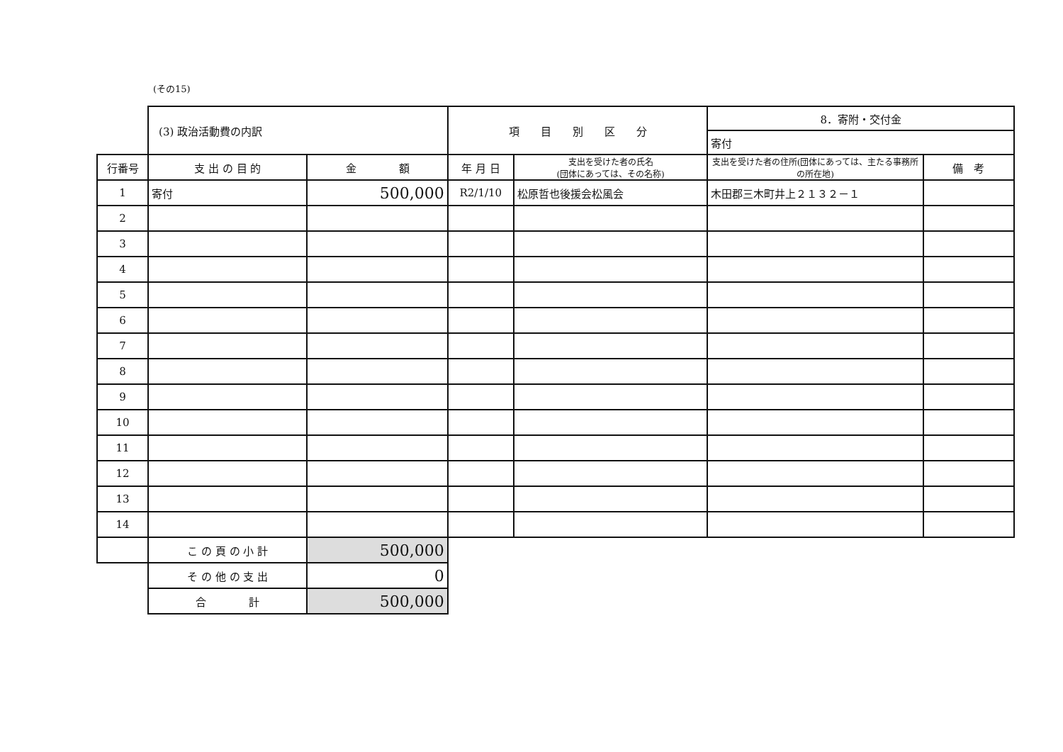(その15)
| | (3) 政治活動費の内訳 | | 項 目 別 区 分 | | 8．寄附・交付金 | |
| | | | | | 寄付 | |
| 行番号 | 支 出 の 目 的 | 金 額 | 年 月 日 | 支出を受けた者の氏名 (団体にあっては、その名称) | 支出を受けた者の住所(団体にあっては、主たる事務所の所在地) | 備 考 |
| 1 | 寄付 | 500,000 | R2/1/10 | 松原哲也後援会松風会 | 木田郡三木町井上２１３２－１ | |
| 2 | | | | | | |
| 3 | | | | | | |
| 4 | | | | | | |
| 5 | | | | | | |
| 6 | | | | | | |
| 7 | | | | | | |
| 8 | | | | | | |
| 9 | | | | | | |
| 10 | | | | | | |
| 11 | | | | | | |
| 12 | | | | | | |
| 13 | | | | | | |
| 14 | | | | | | |
| | こ の 頁 の 小 計 | 500,000 | | | | |
| | そ の 他 の 支 出 | 0 | | | | |
| | 合 計 | 500,000 | | | | |